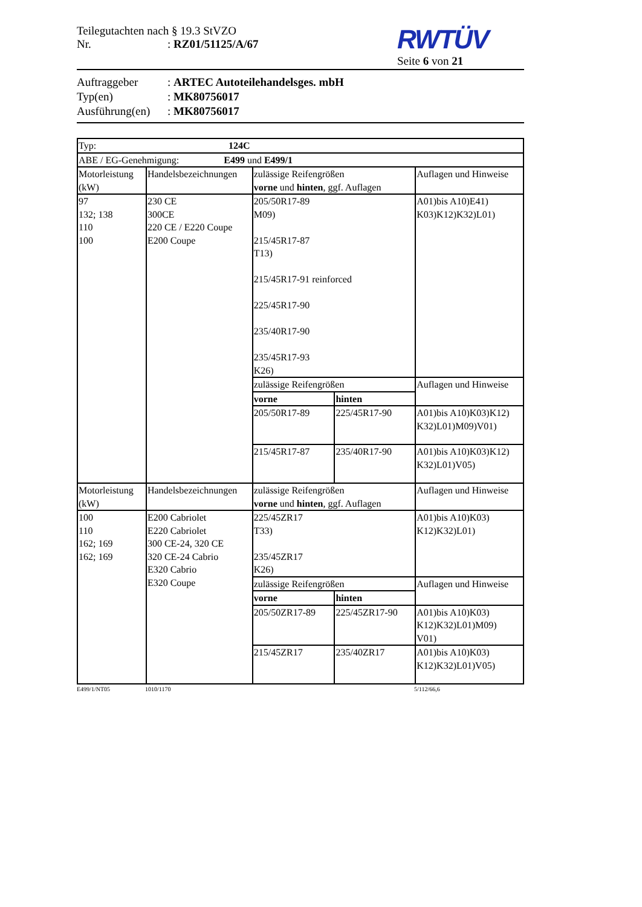Teilegutachten nach § 19.3 StVZO
Nr.: RZ01/51125/A/67
RWTÜV
Seite 6 von 21
Auftraggeber: ARTEC Autoteilehandelsges. mbH
Typ(en): MK80756017
Ausführung(en): MK80756017
| Typ: 124C | | | | |
| ABE / EG-Genehmigung: E499 und E499/1 | | | | |
| Motorleistung (kW) | Handelsbezeichnungen | zulässige Reifengrößen vorne und hinten , ggf. Auflagen | | Auflagen und Hinweise |
| 97 132; 138 110 100 | 230 CE 300CE 220 CE / E220 Coupe E200 Coupe | 205/50R17-89 M09) 215/45R17-87 T13) 215/45R17-91 reinforced 225/45R17-90 235/40R17-90 235/45R17-93 K26) | | A01)bis A10)E41) K03)K12)K32)L01) |
| | | zulässige Reifengrößen | | Auflagen und Hinweise |
| | | vorne | hinten | |
| | | 205/50R17-89 | 225/45R17-90 | A01)bis A10)K03)K12) K32)L01)M09)V01) |
| | | 215/45R17-87 | 235/40R17-90 | A01)bis A10)K03)K12) K32)L01)V05) |
| Motorleistung (kW) | Handelsbezeichnungen | zulässige Reifengrößen vorne und hinten , ggf. Auflagen | | Auflagen und Hinweise |
| 100 110 162; 169 162; 169 | E200 Cabriolet E220 Cabriolet 300 CE-24, 320 CE 320 CE-24 Cabrio E320 Cabrio E320 Coupe | 225/45ZR17 T33) 235/45ZR17 K26) | | A01)bis A10)K03) K12)K32)L01) |
| | | zulässige Reifengrößen | | Auflagen und Hinweise |
| | | vorne | hinten | |
| | | 205/50ZR17-89 | 225/45ZR17-90 | A01)bis A10)K03) K12)K32)L01)M09) V01) |
| | | 215/45ZR17 | 235/40ZR17 | A01)bis A10)K03) K12)K32)L01)V05) |
E499/1/NT05 1010/1170 5/112/66,6